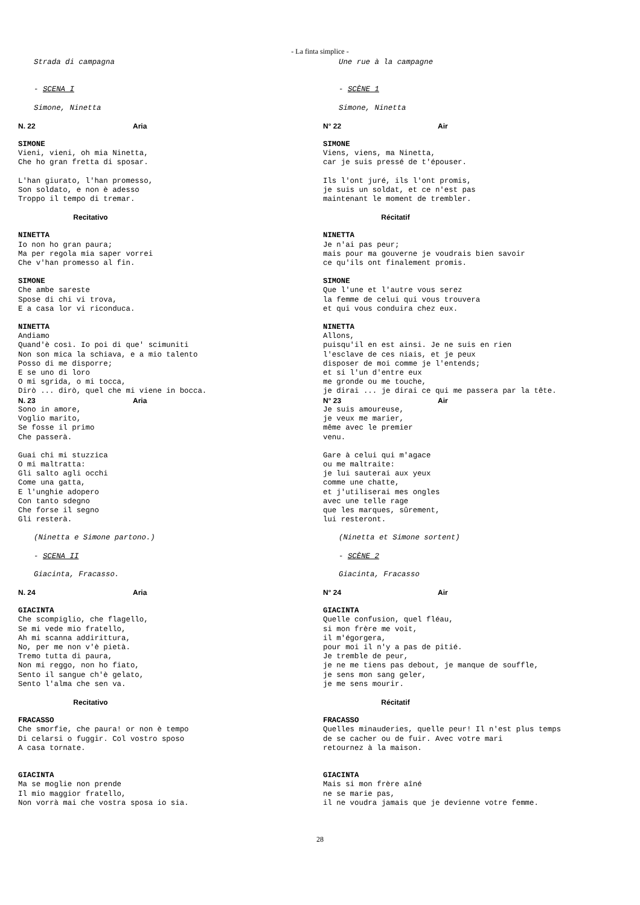- La finta simplice -
Strada di campagna
- SCENA I
Simone, Ninetta
N. 22 Aria
SIMONE Vieni, vieni, oh mia Ninetta, Che ho gran fretta di sposar.
L'han giurato, l'han promesso, Son soldato, e non è adesso Troppo il tempo di tremar.
Recitativo
NINETTA Io non ho gran paura; Ma per regola mia saper vorrei Che v'han promesso al fin.
SIMONE Che ambe sareste Spose di chi vi trova, E a casa lor vi riconduca.
NINETTA Andiamo Quand'è così. Io poi di que' scimuniti Non son mica la schiava, e a mio talento Posso di me disporre; E se uno di loro O mi sgrida, o mi tocca, Dirò ... dirò, quel che mi viene in bocca.
N. 23 Aria
Sono in amore, Voglio marito, Se fosse il primo Che passerà.
Guai chi mi stuzzica O mi maltratta: Gli salto agli occhi Come una gatta, E l'unghie adopero Con tanto sdegno Che forse il segno Gli resterà.
(Ninetta e Simone partono.)
- SCENA II
Giacinta, Fracasso.
N. 24 Aria
GIACINTA Che scompiglio, che flagello, Se mi vede mio fratello, Ah mi scanna addirittura, No, per me non v'è pietà. Tremo tutta di paura, Non mi reggo, non ho fiato, Sento il sangue ch'è gelato, Sento l'alma che sen va.
Recitativo
FRACASSO Che smorfie, che paura! or non è tempo Di celarsi o fuggir. Col vostro sposo A casa tornate.
GIACINTA Ma se moglie non prende Il mio maggior fratello, Non vorrà mai che vostra sposa io sia.
Une rue à la campagne
- SCÈNE 1
Simone, Ninetta
N° 22 Air
SIMONE Viens, viens, ma Ninetta, car je suis pressé de t'épouser.
Ils l'ont juré, ils l'ont promis, je suis un soldat, et ce n'est pas maintenant le moment de trembler.
Récitatif
NINETTA Je n'ai pas peur; mais pour ma gouverne je voudrais bien savoir ce qu'ils ont finalement promis.
SIMONE Que l'une et l'autre vous serez la femme de celui qui vous trouvera et qui vous conduira chez eux.
NINETTA Allons, puisqu'il en est ainsi. Je ne suis en rien l'esclave de ces niais, et je peux disposer de moi comme je l'entends; et si l'un d'entre eux me gronde ou me touche, je dirai ... je dirai ce qui me passera par la tête.
N° 23 Air
Je suis amoureuse, je veux me marier, même avec le premier venu.
Gare à celui qui m'agace ou me maltraite: je lui sauterai aux yeux comme une chatte, et j'utiliserai mes ongles avec une telle rage que les marques, sûrement, lui resteront.
(Ninetta et Simone sortent)
- SCÈNE 2
Giacinta, Fracasso
N° 24 Air
GIACINTA Quelle confusion, quel fléau, si mon frère me voit, il m'égorgera, pour moi il n'y a pas de pitié. Je tremble de peur, je ne me tiens pas debout, je manque de souffle, je sens mon sang geler, je me sens mourir.
Récitatif
FRACASSO Quelles minauderies, quelle peur! Il n'est plus temps de se cacher ou de fuir. Avec votre mari retournez à la maison.
GIACINTA Mais si mon frère aîné ne se marie pas, il ne voudra jamais que je devienne votre femme.
28